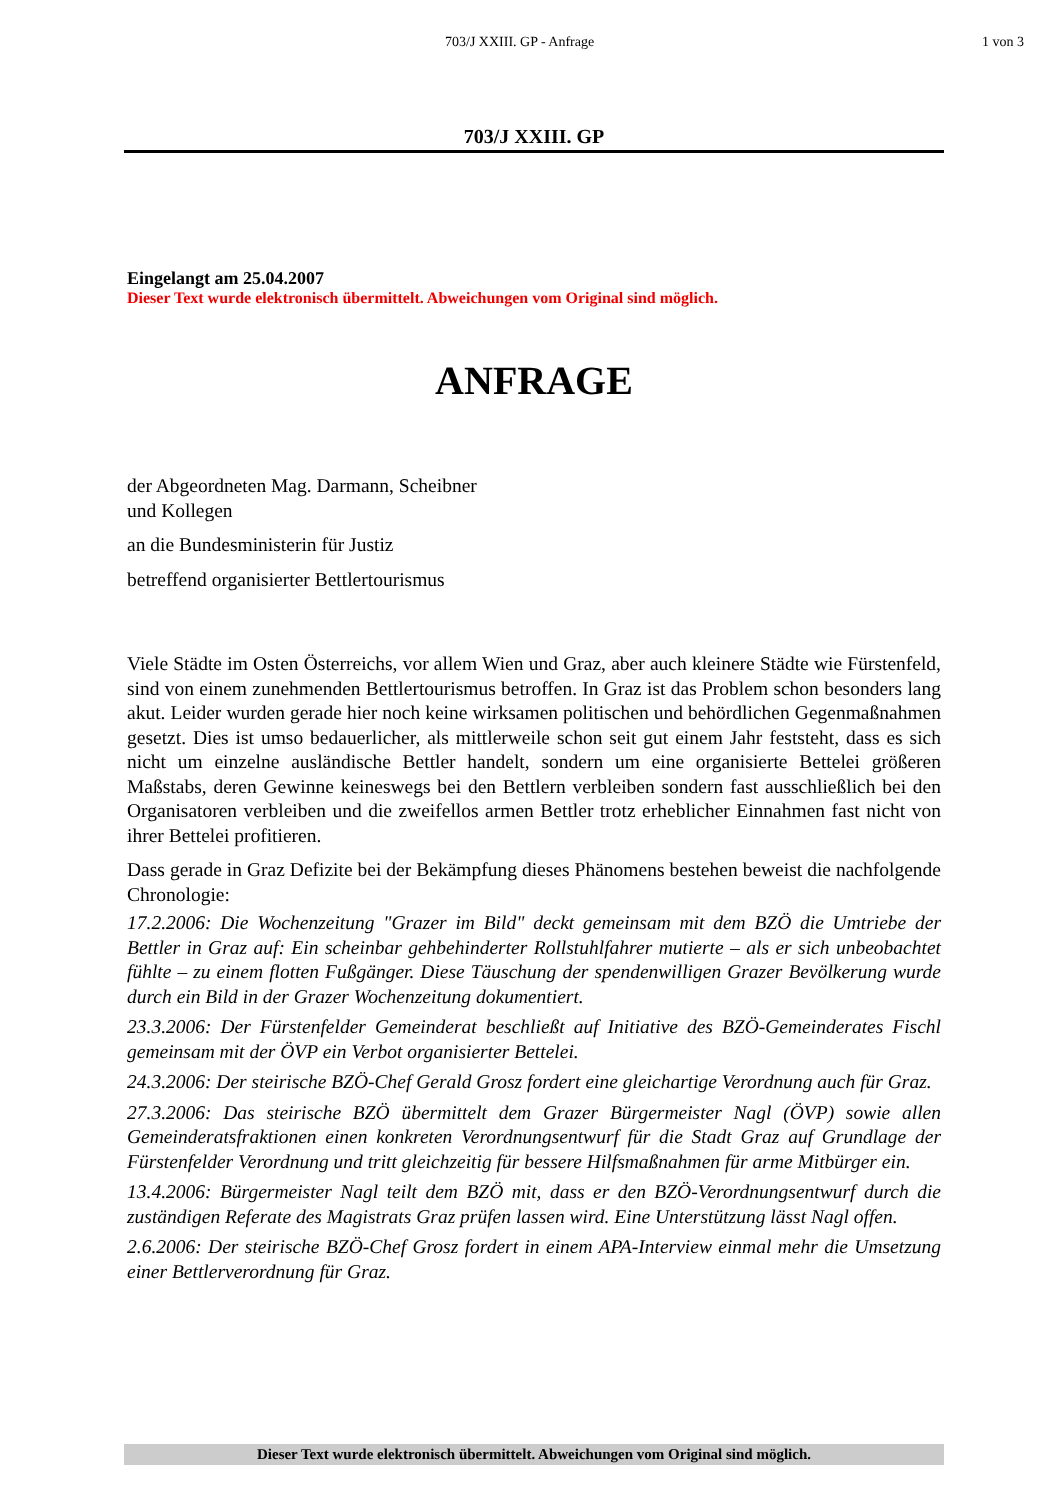703/J XXIII. GP - Anfrage 1 von 3
703/J XXIII. GP
Eingelangt am 25.04.2007
Dieser Text wurde elektronisch übermittelt. Abweichungen vom Original sind möglich.
ANFRAGE
der Abgeordneten Mag. Darmann, Scheibner
und Kollegen
an die Bundesministerin für Justiz
betreffend organisierter Bettlertourismus
Viele Städte im Osten Österreichs, vor allem Wien und Graz, aber auch kleinere Städte wie Fürstenfeld, sind von einem zunehmenden Bettlertourismus betroffen. In Graz ist das Problem schon besonders lang akut. Leider wurden gerade hier noch keine wirksamen politischen und behördlichen Gegenmaßnahmen gesetzt. Dies ist umso bedauerlicher, als mittlerweile schon seit gut einem Jahr feststeht, dass es sich nicht um einzelne ausländische Bettler handelt, sondern um eine organisierte Bettelei größeren Maßstabs, deren Gewinne keineswegs bei den Bettlern verbleiben sondern fast ausschließlich bei den Organisatoren verbleiben und die zweifellos armen Bettler trotz erheblicher Einnahmen fast nicht von ihrer Bettelei profitieren.
Dass gerade in Graz Defizite bei der Bekämpfung dieses Phänomens bestehen beweist die nachfolgende Chronologie:
17.2.2006: Die Wochenzeitung "Grazer im Bild" deckt gemeinsam mit dem BZÖ die Umtriebe der Bettler in Graz auf: Ein scheinbar gehbehinderter Rollstuhlfahrer mutierte – als er sich unbeobachtet fühlte – zu einem flotten Fußgänger. Diese Täuschung der spendenwilligen Grazer Bevölkerung wurde durch ein Bild in der Grazer Wochenzeitung dokumentiert.
23.3.2006: Der Fürstenfelder Gemeinderat beschließt auf Initiative des BZÖ-Gemeinderates Fischl gemeinsam mit der ÖVP ein Verbot organisierter Bettelei.
24.3.2006: Der steirische BZÖ-Chef Gerald Grosz fordert eine gleichartige Verordnung auch für Graz.
27.3.2006: Das steirische BZÖ übermittelt dem Grazer Bürgermeister Nagl (ÖVP) sowie allen Gemeinderatsfraktionen einen konkreten Verordnungsentwurf für die Stadt Graz auf Grundlage der Fürstenfelder Verordnung und tritt gleichzeitig für bessere Hilfsmaßnahmen für arme Mitbürger ein.
13.4.2006: Bürgermeister Nagl teilt dem BZÖ mit, dass er den BZÖ-Verordnungsentwurf durch die zuständigen Referate des Magistrats Graz prüfen lassen wird. Eine Unterstützung lässt Nagl offen.
2.6.2006: Der steirische BZÖ-Chef Grosz fordert in einem APA-Interview einmal mehr die Umsetzung einer Bettlerverordnung für Graz.
Dieser Text wurde elektronisch übermittelt. Abweichungen vom Original sind möglich.